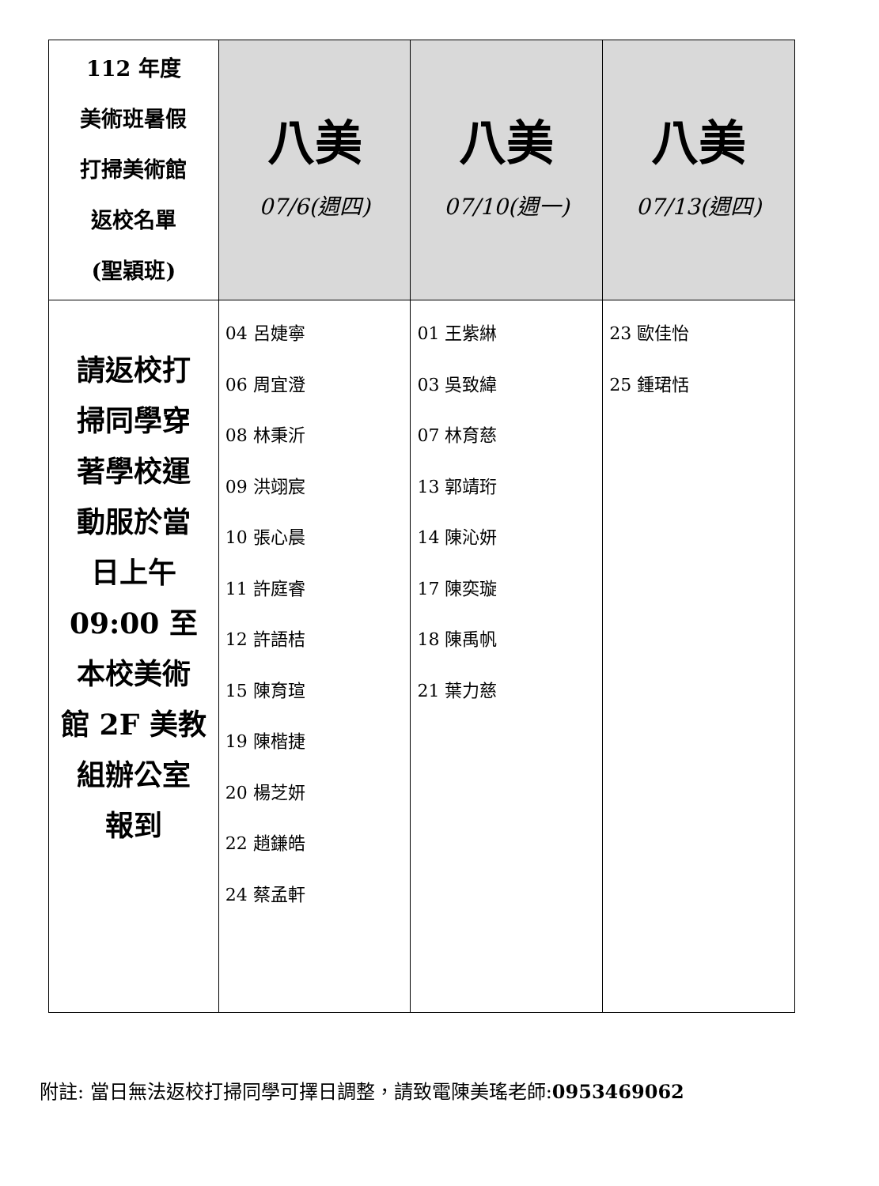| 112 年度 美術班暑假 打掃美術館 返校名單 (聖穎班) | 八美 07/6(週四) | 八美 07/10(週一) | 八美 07/13(週四) |
| 請返校打 掃同學穿 著學校運 動服於當 日上午 09:00 至 本校美術 館 2F 美教 組辦公室 報到 | 04 呂婕寧 06 周宜澄 08 林秉沂 09 洪翊宸 10 張心晨 11 許庭睿 12 許語桔 15 陳育瑄 19 陳楷捷 20 楊芝妍 22 趙鎌皓 24 蔡孟軒 | 01 王紫綝 03 吳致緯 07 林育慈 13 郭靖珩 14 陳沁妍 17 陳奕璇 18 陳禹帆 21 葉力慈 | 23 歐佳怡 25 鍾珺恬 |
附註: 當日無法返校打掃同學可擇日調整，請致電陳美瑤老師:0953469062